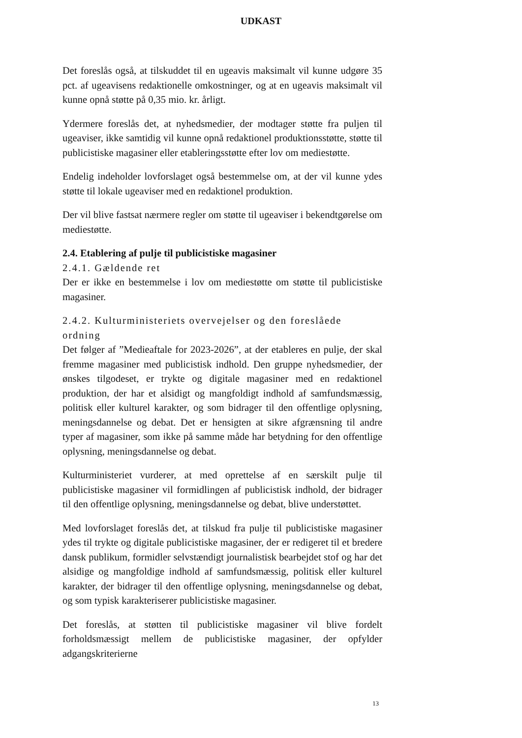UDKAST
Det foreslås også, at tilskuddet til en ugeavis maksimalt vil kunne udgøre 35 pct. af ugeavisens redaktionelle omkostninger, og at en ugeavis maksimalt vil kunne opnå støtte på 0,35 mio. kr. årligt.
Ydermere foreslås det, at nyhedsmedier, der modtager støtte fra puljen til ugeaviser, ikke samtidig vil kunne opnå redaktionel produktionsstøtte, støtte til publicistiske magasiner eller etableringsstøtte efter lov om mediestøtte.
Endelig indeholder lovforslaget også bestemmelse om, at der vil kunne ydes støtte til lokale ugeaviser med en redaktionel produktion.
Der vil blive fastsat nærmere regler om støtte til ugeaviser i bekendtgørelse om mediestøtte.
2.4. Etablering af pulje til publicistiske magasiner
2.4.1. Gældende ret
Der er ikke en bestemmelse i lov om mediestøtte om støtte til publicistiske magasiner.
2.4.2. Kulturministeriets overvejelser og den foreslåede ordning
Det følger af ”Medieaftale for 2023-2026”, at der etableres en pulje, der skal fremme magasiner med publicistisk indhold. Den gruppe nyhedsmedier, der ønskes tilgodeset, er trykte og digitale magasiner med en redaktionel produktion, der har et alsidigt og mangfoldigt indhold af samfundsmæssig, politisk eller kulturel karakter, og som bidrager til den offentlige oplysning, meningsdannelse og debat. Det er hensigten at sikre afgrænsning til andre typer af magasiner, som ikke på samme måde har betydning for den offentlige oplysning, meningsdannelse og debat.
Kulturministeriet vurderer, at med oprettelse af en særskilt pulje til publicistiske magasiner vil formidlingen af publicistisk indhold, der bidrager til den offentlige oplysning, meningsdannelse og debat, blive understøttet.
Med lovforslaget foreslås det, at tilskud fra pulje til publicistiske magasiner ydes til trykte og digitale publicistiske magasiner, der er redigeret til et bredere dansk publikum, formidler selvstændigt journalistisk bearbejdet stof og har det alsidige og mangfoldige indhold af samfundsmæssig, politisk eller kulturel karakter, der bidrager til den offentlige oplysning, meningsdannelse og debat, og som typisk karakteriserer publicistiske magasiner.
Det foreslås, at støtten til publicistiske magasiner vil blive fordelt forholdsmæssigt mellem de publicistiske magasiner, der opfylder adgangskriterierne
13